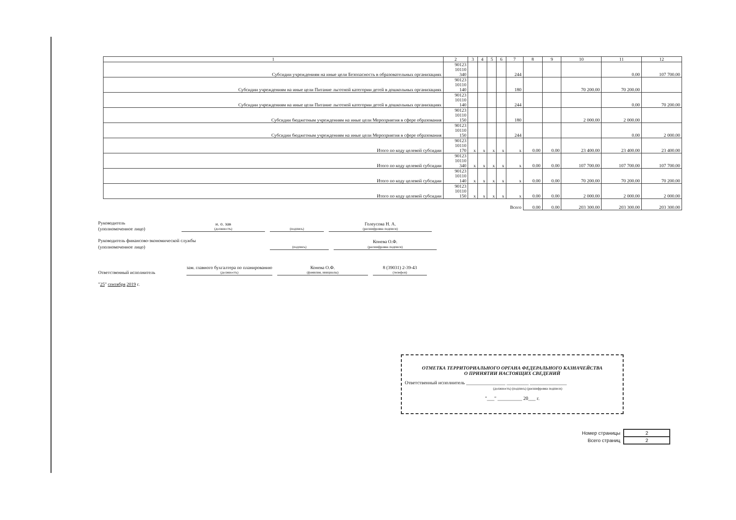| 1 | 2 | 3 | 4 | 5 | 6 | 7 | 8 | 9 | 10 | 11 | 12 |
| --- | --- | --- | --- | --- | --- | --- | --- | --- | --- | --- | --- |
| Субсидии учреждениям на иные цели Безопасность в образовательных организациях | 90123 10110 340 | | | | | 244 | | | | 0.00 | 107 700.00 |
| Субсидии учреждениям на иные цели Питание льготной категории детей в дошкольных организациях | 90123 10110 140 | | | | | 180 | | | 70 200.00 | 70 200.00 | |
| Субсидии учреждениям на иные цели Питание льготной категории детей в дошкольных организациях | 90123 10110 140 | | | | | 244 | | | | 0.00 | 70 200.00 |
| Субсидии бюджетным учреждениям на иные цели Мероприятия в сфере образования | 90123 10110 150 | | | | | 180 | | | 2 000.00 | 2 000.00 | |
| Субсидии бюджетным учреждениям на иные цели Мероприятия в сфере образования | 90123 10110 150 | | | | | 244 | | | | 0.00 | 2 000.00 |
| Итого по коду целевой субсидии | 90123 10110 170 | x | x | x | x | x | 0.00 | 0.00 | 23 400.00 | 23 400.00 | 23 400.00 |
| Итого по коду целевой субсидии | 90123 10110 340 | x | x | x | x | x | 0.00 | 0.00 | 107 700.00 | 107 700.00 | 107 700.00 |
| Итого по коду целевой субсидии | 90123 10110 140 | x | x | x | x | x | 0.00 | 0.00 | 70 200.00 | 70 200.00 | 70 200.00 |
| Итого по коду целевой субсидии | 90123 10110 150 | x | x | x | x | x | 0.00 | 0.00 | 2 000.00 | 2 000.00 | 2 000.00 |
| Всего | | | | | | | 0.00 | 0.00 | 203 300.00 | 203 300.00 | 203 300.00 |
Руководитель
(уполномоченное лицо)
и. о. зав
(должность)
(подпись)
Голеусова Н. А.
(расшифровка подписи)
Руководитель финансово-экономической службы
(уполномоченное лицо)
(подпись)
Конева О.Ф.
(расшифровка подписи)
Ответственный исполнитель
зам. главного бухгалтера по планированию
(должность)
Конева О.Ф.
(фамилия, инициалы)
8 (39031) 2-39-43
(телефон)
"25" сентября 2019 г.
ОТМЕТКА ТЕРРИТОРИАЛЬНОГО ОРГАНА ФЕДЕРАЛЬНОГО КАЗНАЧЕЙСТВА
О ПРИНЯТИИ НАСТОЯЩИХ СВЕДЕНИЙ
Ответственный исполнитель ________________ _________ _______________
(должность) (подпись) (расшифровка подписи)
"___" __________ 20___ г.
| Номер страницы | 2 |
| Всего страниц | 2 |